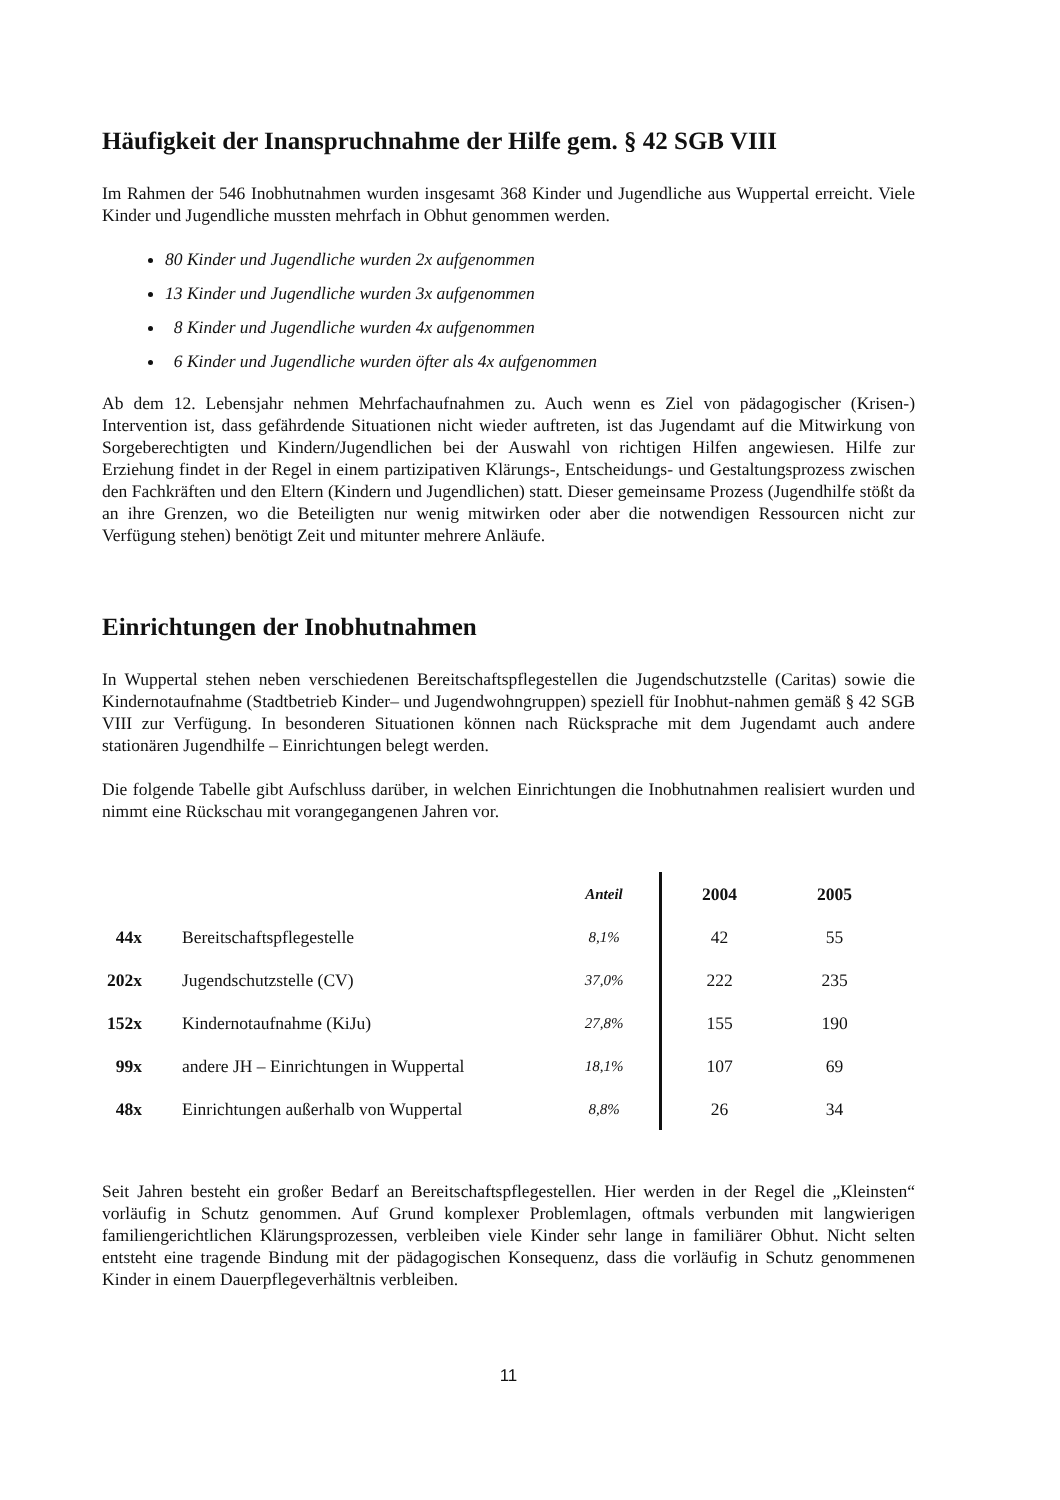Häufigkeit der Inanspruchnahme der Hilfe gem. § 42 SGB VIII
Im Rahmen der 546 Inobhutnahmen wurden insgesamt 368 Kinder und Jugendliche aus Wuppertal erreicht. Viele Kinder und Jugendliche mussten mehrfach in Obhut genommen werden.
80 Kinder und Jugendliche wurden 2x aufgenommen
13 Kinder und Jugendliche wurden 3x aufgenommen
8 Kinder und Jugendliche wurden 4x aufgenommen
6 Kinder und Jugendliche wurden öfter als 4x aufgenommen
Ab dem 12. Lebensjahr nehmen Mehrfachaufnahmen zu. Auch wenn es Ziel von pädagogischer (Krisen-) Intervention ist, dass gefährdende Situationen nicht wieder auftreten, ist das Jugendamt auf die Mitwirkung von Sorgeberechtigten und Kindern/Jugendlichen bei der Auswahl von richtigen Hilfen angewiesen. Hilfe zur Erziehung findet in der Regel in einem partizipativen Klärungs-, Entscheidungs- und Gestaltungsprozess zwischen den Fachkräften und den Eltern (Kindern und Jugendlichen) statt. Dieser gemeinsame Prozess (Jugendhilfe stößt da an ihre Grenzen, wo die Beteiligten nur wenig mitwirken oder aber die notwendigen Ressourcen nicht zur Verfügung stehen) benötigt Zeit und mitunter mehrere Anläufe.
Einrichtungen der Inobhutnahmen
In Wuppertal stehen neben verschiedenen Bereitschaftspflegestellen die Jugendschutzstelle (Caritas) sowie die Kindernotaufnahme (Stadtbetrieb Kinder– und Jugendwohngruppen) speziell für Inobhut-nahmen gemäß § 42 SGB VIII zur Verfügung. In besonderen Situationen können nach Rücksprache mit dem Jugendamt auch andere stationären Jugendhilfe – Einrichtungen belegt werden.
Die folgende Tabelle gibt Aufschluss darüber, in welchen Einrichtungen die Inobhutnahmen realisiert wurden und nimmt eine Rückschau mit vorangegangenen Jahren vor.
| | | Anteil | 2004 | 2005 |
| --- | --- | --- | --- | --- |
| 44x | Bereitschaftspflegestelle | 8,1% | 42 | 55 |
| 202x | Jugendschutzstelle (CV) | 37,0% | 222 | 235 |
| 152x | Kindernotaufnahme (KiJu) | 27,8% | 155 | 190 |
| 99x | andere JH – Einrichtungen in Wuppertal | 18,1% | 107 | 69 |
| 48x | Einrichtungen außerhalb von Wuppertal | 8,8% | 26 | 34 |
Seit Jahren besteht ein großer Bedarf an Bereitschaftspflegestellen. Hier werden in der Regel die „Kleinsten“ vorläufig in Schutz genommen. Auf Grund komplexer Problemlagen, oftmals verbunden mit langwierigen familiengerichtlichen Klärungsprozessen, verbleiben viele Kinder sehr lange in familiärer Obhut. Nicht selten entsteht eine tragende Bindung mit der pädagogischen Konsequenz, dass die vorläufig in Schutz genommenen Kinder in einem Dauerpflegeverhältnis verbleiben.
11